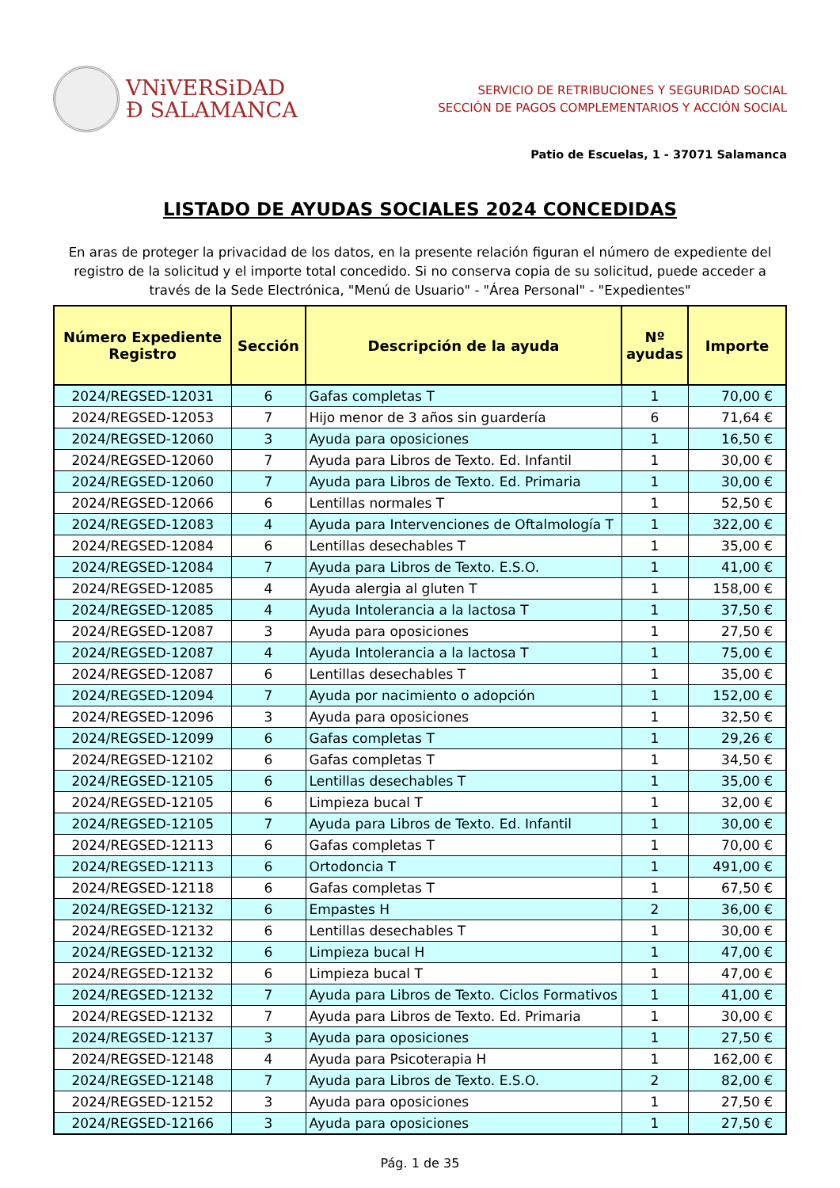VNiVERSiDAD
Ð SALAMANCA
SERVICIO DE RETRIBUCIONES Y SEGURIDAD SOCIAL
SECCIÓN DE PAGOS COMPLEMENTARIOS Y ACCIÓN SOCIAL
Patio de Escuelas, 1 - 37071 Salamanca
LISTADO DE AYUDAS SOCIALES 2024 CONCEDIDAS
En aras de proteger la privacidad de los datos, en la presente relación figuran el número de expediente del registro de la solicitud y el importe total concedido. Si no conserva copia de su solicitud, puede acceder a través de la Sede Electrónica, "Menú de Usuario" - "Área Personal" - "Expedientes"
| Número Expediente Registro | Sección | Descripción de la ayuda | Nº ayudas | Importe |
| --- | --- | --- | --- | --- |
| 2024/REGSED-12031 | 6 | Gafas completas T | 1 | 70,00 € |
| 2024/REGSED-12053 | 7 | Hijo menor de 3 años sin guardería | 6 | 71,64 € |
| 2024/REGSED-12060 | 3 | Ayuda para oposiciones | 1 | 16,50 € |
| 2024/REGSED-12060 | 7 | Ayuda para Libros de Texto. Ed. Infantil | 1 | 30,00 € |
| 2024/REGSED-12060 | 7 | Ayuda para Libros de Texto. Ed. Primaria | 1 | 30,00 € |
| 2024/REGSED-12066 | 6 | Lentillas normales T | 1 | 52,50 € |
| 2024/REGSED-12083 | 4 | Ayuda para Intervenciones de Oftalmología T | 1 | 322,00 € |
| 2024/REGSED-12084 | 6 | Lentillas desechables T | 1 | 35,00 € |
| 2024/REGSED-12084 | 7 | Ayuda para Libros de Texto. E.S.O. | 1 | 41,00 € |
| 2024/REGSED-12085 | 4 | Ayuda alergia al gluten T | 1 | 158,00 € |
| 2024/REGSED-12085 | 4 | Ayuda Intolerancia a la lactosa T | 1 | 37,50 € |
| 2024/REGSED-12087 | 3 | Ayuda para oposiciones | 1 | 27,50 € |
| 2024/REGSED-12087 | 4 | Ayuda Intolerancia a la lactosa T | 1 | 75,00 € |
| 2024/REGSED-12087 | 6 | Lentillas desechables T | 1 | 35,00 € |
| 2024/REGSED-12094 | 7 | Ayuda por nacimiento o adopción | 1 | 152,00 € |
| 2024/REGSED-12096 | 3 | Ayuda para oposiciones | 1 | 32,50 € |
| 2024/REGSED-12099 | 6 | Gafas completas T | 1 | 29,26 € |
| 2024/REGSED-12102 | 6 | Gafas completas T | 1 | 34,50 € |
| 2024/REGSED-12105 | 6 | Lentillas desechables T | 1 | 35,00 € |
| 2024/REGSED-12105 | 6 | Limpieza bucal T | 1 | 32,00 € |
| 2024/REGSED-12105 | 7 | Ayuda para Libros de Texto. Ed. Infantil | 1 | 30,00 € |
| 2024/REGSED-12113 | 6 | Gafas completas T | 1 | 70,00 € |
| 2024/REGSED-12113 | 6 | Ortodoncia T | 1 | 491,00 € |
| 2024/REGSED-12118 | 6 | Gafas completas T | 1 | 67,50 € |
| 2024/REGSED-12132 | 6 | Empastes H | 2 | 36,00 € |
| 2024/REGSED-12132 | 6 | Lentillas desechables T | 1 | 30,00 € |
| 2024/REGSED-12132 | 6 | Limpieza bucal H | 1 | 47,00 € |
| 2024/REGSED-12132 | 6 | Limpieza bucal T | 1 | 47,00 € |
| 2024/REGSED-12132 | 7 | Ayuda para Libros de Texto. Ciclos Formativos | 1 | 41,00 € |
| 2024/REGSED-12132 | 7 | Ayuda para Libros de Texto. Ed. Primaria | 1 | 30,00 € |
| 2024/REGSED-12137 | 3 | Ayuda para oposiciones | 1 | 27,50 € |
| 2024/REGSED-12148 | 4 | Ayuda para Psicoterapia H | 1 | 162,00 € |
| 2024/REGSED-12148 | 7 | Ayuda para Libros de Texto. E.S.O. | 2 | 82,00 € |
| 2024/REGSED-12152 | 3 | Ayuda para oposiciones | 1 | 27,50 € |
| 2024/REGSED-12166 | 3 | Ayuda para oposiciones | 1 | 27,50 € |
Pág. 1 de 35